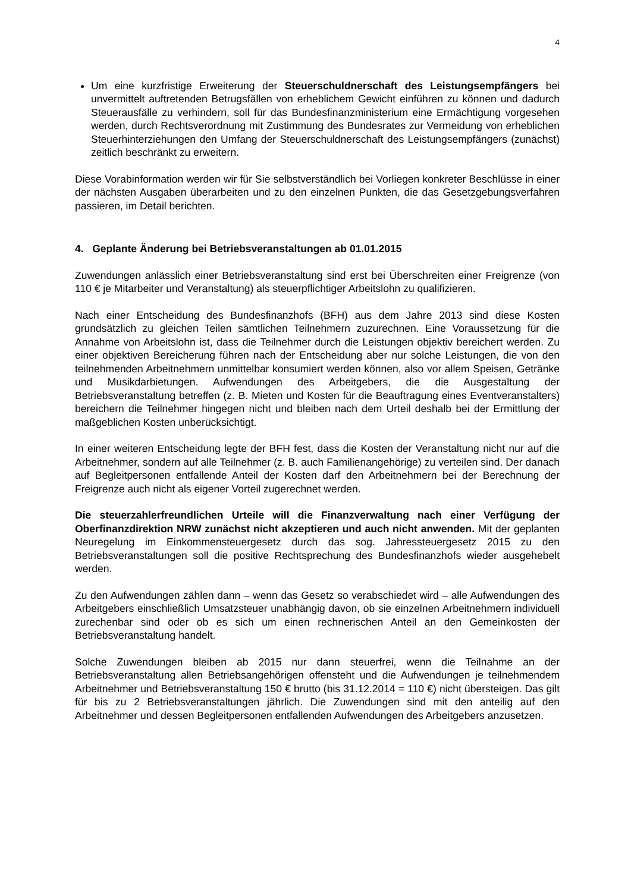4
Um eine kurzfristige Erweiterung der Steuerschuldnerschaft des Leistungsempfängers bei unvermittelt auftretenden Betrugsfällen von erheblichem Gewicht einführen zu können und dadurch Steuerausfälle zu verhindern, soll für das Bundesfinanzministerium eine Ermächtigung vorgesehen werden, durch Rechtsverordnung mit Zustimmung des Bundesrates zur Vermeidung von erheblichen Steuerhinterziehungen den Umfang der Steuerschuldnerschaft des Leistungsempfängers (zunächst) zeitlich beschränkt zu erweitern.
Diese Vorabinformation werden wir für Sie selbstverständlich bei Vorliegen konkreter Beschlüsse in einer der nächsten Ausgaben überarbeiten und zu den einzelnen Punkten, die das Gesetzgebungsverfahren passieren, im Detail berichten.
4. Geplante Änderung bei Betriebsveranstaltungen ab 01.01.2015
Zuwendungen anlässlich einer Betriebsveranstaltung sind erst bei Überschreiten einer Freigrenze (von 110 € je Mitarbeiter und Veranstaltung) als steuerpflichtiger Arbeitslohn zu qualifizieren.
Nach einer Entscheidung des Bundesfinanzhofs (BFH) aus dem Jahre 2013 sind diese Kosten grundsätzlich zu gleichen Teilen sämtlichen Teilnehmern zuzurechnen. Eine Voraussetzung für die Annahme von Arbeitslohn ist, dass die Teilnehmer durch die Leistungen objektiv bereichert werden. Zu einer objektiven Bereicherung führen nach der Entscheidung aber nur solche Leistungen, die von den teilnehmenden Arbeitnehmern unmittelbar konsumiert werden können, also vor allem Speisen, Getränke und Musikdarbietungen. Aufwendungen des Arbeitgebers, die die Ausgestaltung der Betriebsveranstaltung betreffen (z. B. Mieten und Kosten für die Beauftragung eines Eventveranstalters) bereichern die Teilnehmer hingegen nicht und bleiben nach dem Urteil deshalb bei der Ermittlung der maßgeblichen Kosten unberücksichtigt.
In einer weiteren Entscheidung legte der BFH fest, dass die Kosten der Veranstaltung nicht nur auf die Arbeitnehmer, sondern auf alle Teilnehmer (z. B. auch Familienangehörige) zu verteilen sind. Der danach auf Begleitpersonen entfallende Anteil der Kosten darf den Arbeitnehmern bei der Berechnung der Freigrenze auch nicht als eigener Vorteil zugerechnet werden.
Die steuerzahlerfreundlichen Urteile will die Finanzverwaltung nach einer Verfügung der Oberfinanzdirektion NRW zunächst nicht akzeptieren und auch nicht anwenden. Mit der geplanten Neuregelung im Einkommensteuergesetz durch das sog. Jahressteuergesetz 2015 zu den Betriebsveranstaltungen soll die positive Rechtsprechung des Bundesfinanzhofs wieder ausgehebelt werden.
Zu den Aufwendungen zählen dann – wenn das Gesetz so verabschiedet wird – alle Aufwendungen des Arbeitgebers einschließlich Umsatzsteuer unabhängig davon, ob sie einzelnen Arbeitnehmern individuell zurechenbar sind oder ob es sich um einen rechnerischen Anteil an den Gemeinkosten der Betriebsveranstaltung handelt.
Solche Zuwendungen bleiben ab 2015 nur dann steuerfrei, wenn die Teilnahme an der Betriebsveranstaltung allen Betriebsangehörigen offensteht und die Aufwendungen je teilnehmendem Arbeitnehmer und Betriebsveranstaltung 150 € brutto (bis 31.12.2014 = 110 €) nicht übersteigen. Das gilt für bis zu 2 Betriebsveranstaltungen jährlich. Die Zuwendungen sind mit den anteilig auf den Arbeitnehmer und dessen Begleitpersonen entfallenden Aufwendungen des Arbeitgebers anzusetzen.